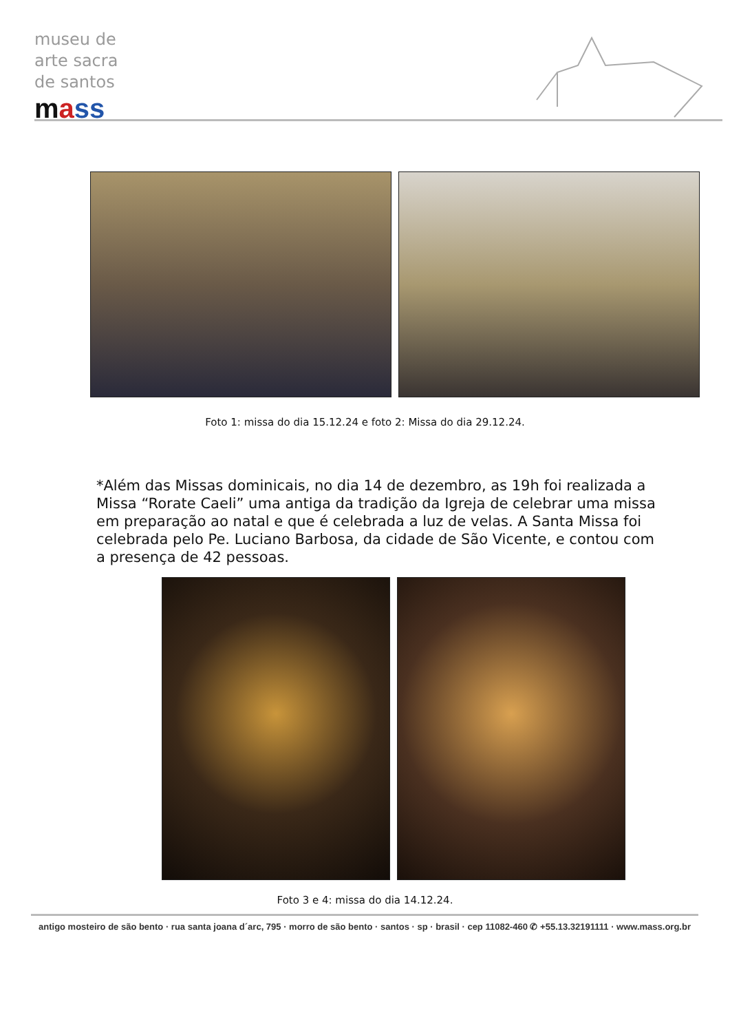museu de
arte sacra
de santos
mass
Foto 1: missa do dia 15.12.24 e foto 2: Missa do dia 29.12.24.
*Além das Missas dominicais, no dia 14 de dezembro, as 19h foi realizada a Missa “Rorate Caeli” uma antiga da tradição da Igreja de celebrar uma missa em preparação ao natal e que é celebrada a luz de velas. A Santa Missa foi celebrada pelo Pe. Luciano Barbosa, da cidade de São Vicente, e contou com a presença de 42 pessoas.
Foto 3 e 4: missa do dia 14.12.24.
antigo mosteiro de são bento · rua santa joana d´arc, 795 · morro de são bento · santos · sp · brasil · cep 11082-460 ✆ +55.13.32191111 · www.mass.org.br